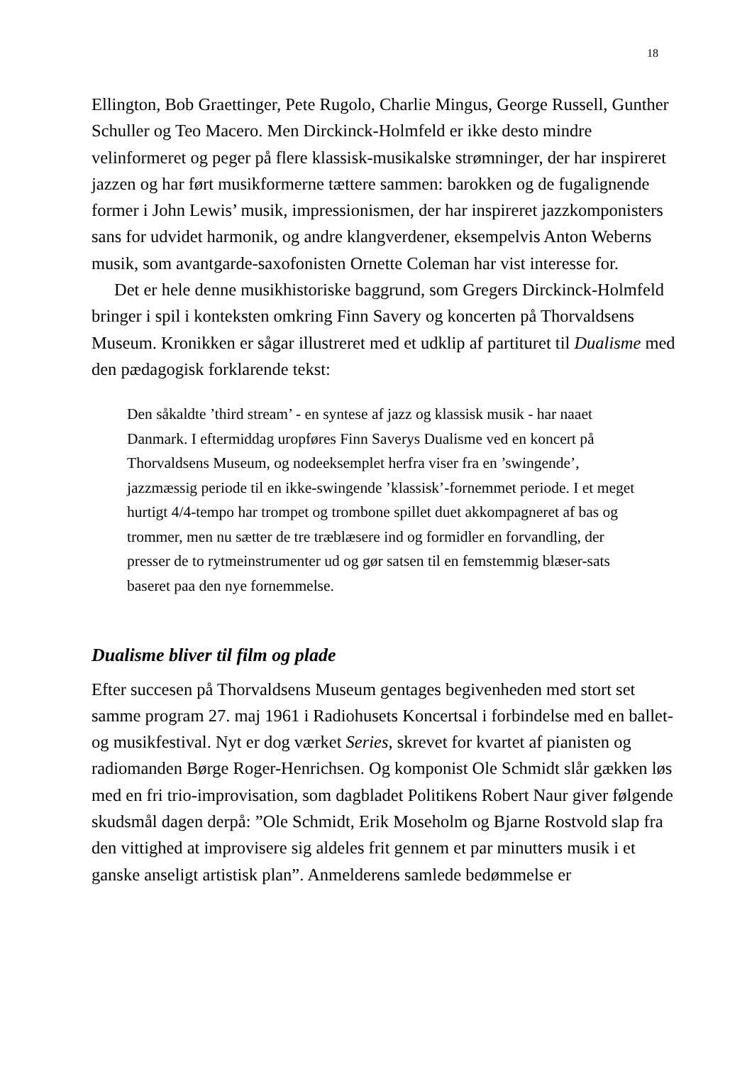18
Ellington, Bob Graettinger, Pete Rugolo, Charlie Mingus, George Russell, Gunther Schuller og Teo Macero. Men Dirckinck-Holmfeld er ikke desto mindre velinformeret og peger på flere klassisk-musikalske strømninger, der har inspireret jazzen og har ført musikformerne tættere sammen: barokken og de fugalignende former i John Lewis’ musik, impressionismen, der har inspireret jazzkomponisters sans for udvidet harmonik, og andre klangverdener, eksempelvis Anton Weberns musik, som avantgarde-saxofonisten Ornette Coleman har vist interesse for.
Det er hele denne musikhistoriske baggrund, som Gregers Dirckinck-Holmfeld bringer i spil i konteksten omkring Finn Savery og koncerten på Thorvaldsens Museum. Kronikken er sågar illustreret med et udklip af partituret til Dualisme med den pædagogisk forklarende tekst:
Den såkaldte ’third stream’ - en syntese af jazz og klassisk musik - har naaet Danmark. I eftermiddag uropføres Finn Saverys Dualisme ved en koncert på Thorvaldsens Museum, og nodeeksemplet herfra viser fra en ’swingende’, jazzmæssig periode til en ikke-swingende ’klassisk’-fornemmet periode. I et meget hurtigt 4/4-tempo har trompet og trombone spillet duet akkompagneret af bas og trommer, men nu sætter de tre træblæsere ind og formidler en forvandling, der presser de to rytmeinstrumenter ud og gør satsen til en femstemmig blæser-sats baseret paa den nye fornemmelse.
Dualisme bliver til film og plade
Efter succesen på Thorvaldsens Museum gentages begivenheden med stort set samme program 27. maj 1961 i Radiohusets Koncertsal i forbindelse med en ballet- og musikfestival. Nyt er dog værket Series, skrevet for kvartet af pianisten og radiomanden Børge Roger-Henrichsen. Og komponist Ole Schmidt slår gækken løs med en fri trio-improvisation, som dagbladet Politikens Robert Naur giver følgende skudsmål dagen derpå: ”Ole Schmidt, Erik Moseholm og Bjarne Rostvold slap fra den vittighed at improvisere sig aldeles frit gennem et par minutters musik i et ganske anseligt artistisk plan”. Anmelderens samlede bedømmelse er